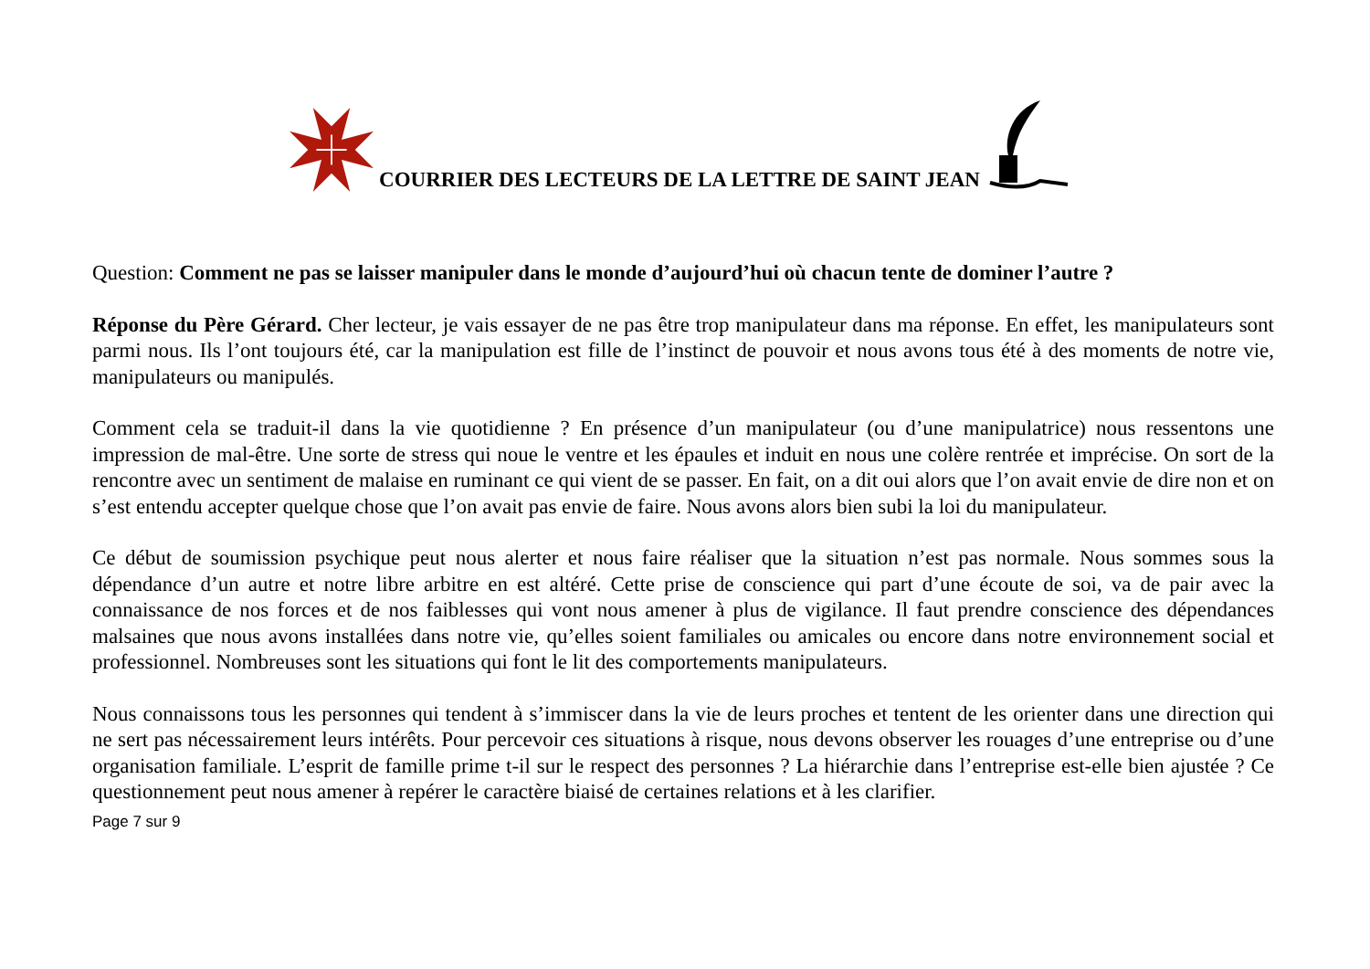COURRIER DES LECTEURS DE LA LETTRE DE SAINT JEAN
Question: Comment ne pas se laisser manipuler dans le monde d’aujourd’hui où chacun tente de dominer l’autre ?
Réponse du Père Gérard. Cher lecteur, je vais essayer de ne pas être trop manipulateur dans ma réponse. En effet, les manipulateurs sont parmi nous. Ils l’ont toujours été, car la manipulation est fille de l’instinct de pouvoir et nous avons tous été à des moments de notre vie, manipulateurs ou manipulés.
Comment cela se traduit-il dans la vie quotidienne ? En présence d’un manipulateur (ou d’une manipulatrice) nous ressentons une impression de mal-être. Une sorte de stress qui noue le ventre et les épaules et induit en nous une colère rentrée et imprécise. On sort de la rencontre avec un sentiment de malaise en ruminant ce qui vient de se passer. En fait, on a dit oui alors que l’on avait envie de dire non et on s’est entendu accepter quelque chose que l’on avait pas envie de faire. Nous avons alors bien subi la loi du manipulateur.
Ce début de soumission psychique peut nous alerter et nous faire réaliser que la situation n’est pas normale. Nous sommes sous la dépendance d’un autre et notre libre arbitre en est altéré. Cette prise de conscience qui part d’une écoute de soi, va de pair avec la connaissance de nos forces et de nos faiblesses qui vont nous amener à plus de vigilance. Il faut prendre conscience des dépendances malsaines que nous avons installées dans notre vie, qu’elles soient familiales ou amicales ou encore dans notre environnement social et professionnel. Nombreuses sont les situations qui font le lit des comportements manipulateurs.
Nous connaissons tous les personnes qui tendent à s’immiscer dans la vie de leurs proches et tentent de les orienter dans une direction qui ne sert pas nécessairement leurs intérêts. Pour percevoir ces situations à risque, nous devons observer les rouages d’une entreprise ou d’une organisation familiale. L’esprit de famille prime t-il sur le respect des personnes ? La hiérarchie dans l’entreprise est-elle bien ajustée ? Ce questionnement peut nous amener à repérer le caractère biaisé de certaines relations et à les clarifier.
Page 7 sur 9